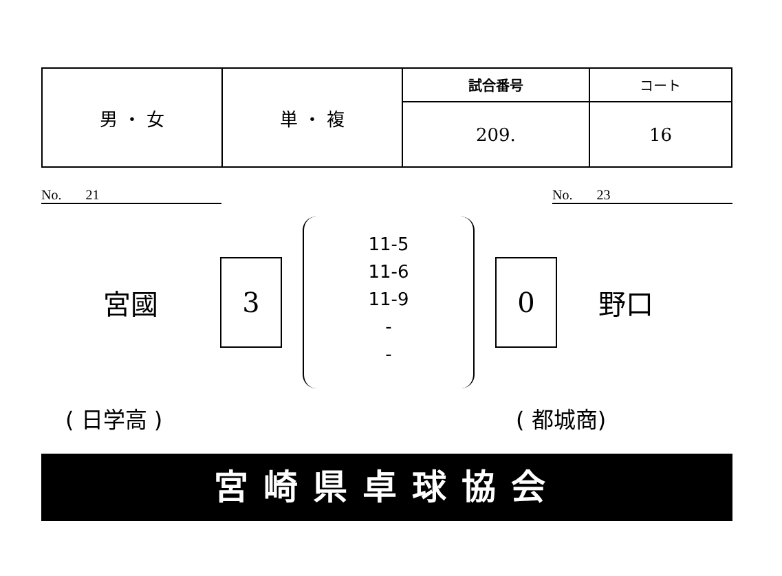| 男 ・ 女 | 単 ・ 複 | 試合番号 | コート |
| | | 209. | 16 |
No. 21 No. 23
宮國
3
11-5
11-6
11-9
-
-
0
野口
( 日学高 ) ( 都城商)
宮崎県卓球協会